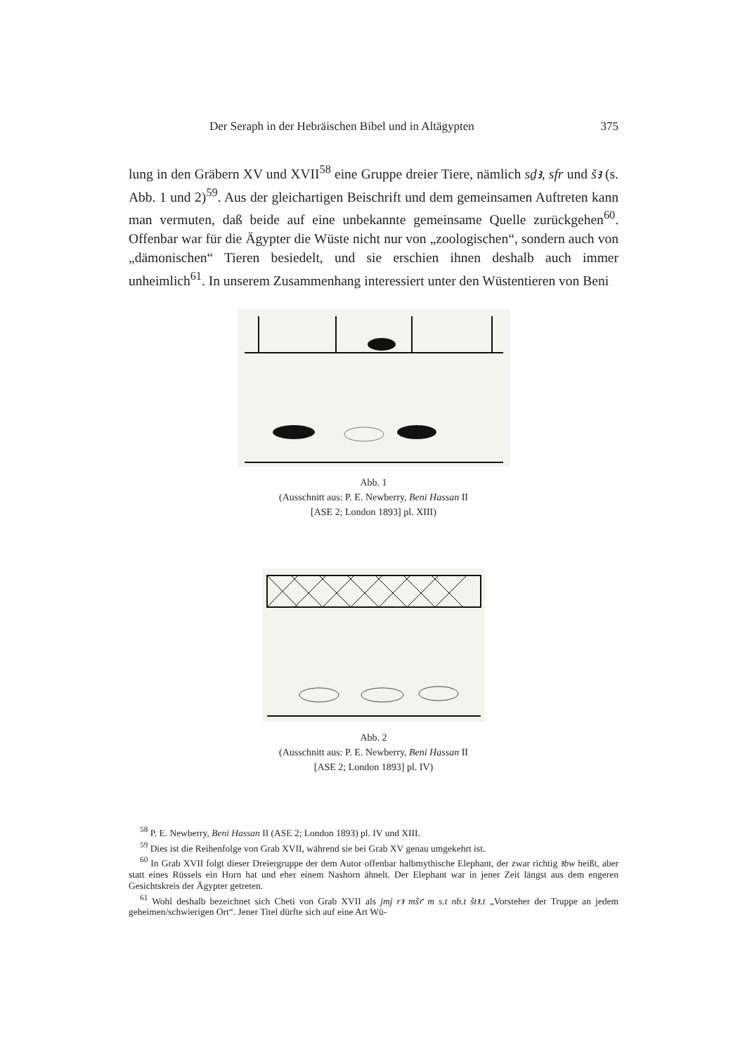Der Seraph in der Hebräischen Bibel und in Altägypten 375
lung in den Gräbern XV und XVII<sup>58</sup> eine Gruppe dreier Tiere, nämlich sḏꜣ, sfr und šꜣ (s. Abb. 1 und 2)<sup>59</sup>. Aus der gleichartigen Beischrift und dem gemeinsamen Auftreten kann man vermuten, daß beide auf eine unbekannte gemeinsame Quelle zurückgehen<sup>60</sup>. Offenbar war für die Ägypter die Wüste nicht nur von „zoologischen“, sondern auch von „dämonischen“ Tieren besiedelt, und sie erschien ihnen deshalb auch immer unheimlich<sup>61</sup>. In unserem Zusammenhang interessiert unter den Wüstentieren von Beni
Abb. 1
(Ausschnitt aus: P. E. Newberry, Beni Hassan II
[ASE 2; London 1893] pl. XIII)
Abb. 2
(Ausschnitt aus: P. E. Newberry, Beni Hassan II
[ASE 2; London 1893] pl. IV)
<sup>58</sup> P. E. Newberry, Beni Hassan II (ASE 2; London 1893) pl. IV und XIII.
<sup>59</sup> Dies ist die Reihenfolge von Grab XVII, während sie bei Grab XV genau umgekehrt ist.
<sup>60</sup> In Grab XVII folgt dieser Dreiergruppe der dem Autor offenbar halbmythische Elephant, der zwar richtig ꜣbw heißt, aber statt eines Rüssels ein Horn hat und eher einem Nashorn ähnelt. Der Elephant war in jener Zeit längst aus dem engeren Gesichtskreis der Ägypter getreten.
<sup>61</sup> Wohl deshalb bezeichnet sich Cheti von Grab XVII als jmj rꜣ mšꜥ m s.t nb.t štꜣ.t „Vorsteher der Truppe an jedem geheimen/schwierigen Ort“. Jener Titel dürfte sich auf eine Art Wü-